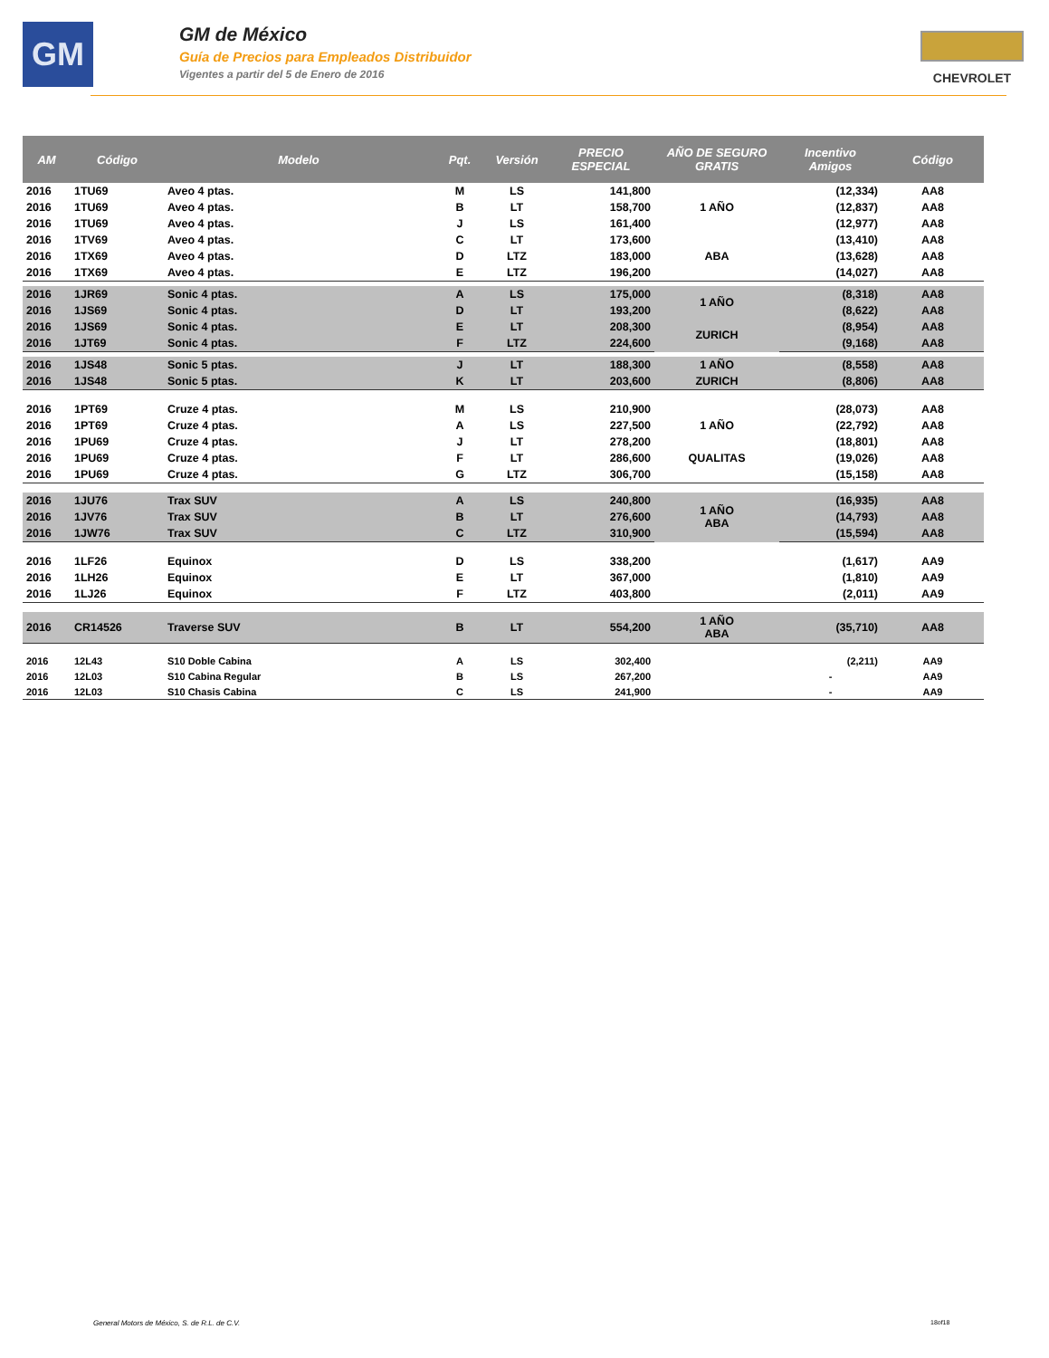GM
GM de México
Guía de Precios para Empleados Distribuidor
Vigentes a partir del 5 de Enero de 2016
CHEVROLET
| AM | Código | Modelo | Pqt. | Versión | PRECIO ESPECIAL | AÑO DE SEGURO GRATIS | Incentivo Amigos | Código |
| --- | --- | --- | --- | --- | --- | --- | --- | --- |
| 2016 | 1TU69 | Aveo 4 ptas. | M | LS | 141,800 | | (12,334) | AA8 |
| 2016 | 1TU69 | Aveo 4 ptas. | B | LT | 158,700 | 1 AÑO | (12,837) | AA8 |
| 2016 | 1TU69 | Aveo 4 ptas. | J | LS | 161,400 | | (12,977) | AA8 |
| 2016 | 1TV69 | Aveo 4 ptas. | C | LT | 173,600 | | (13,410) | AA8 |
| 2016 | 1TX69 | Aveo 4 ptas. | D | LTZ | 183,000 | ABA | (13,628) | AA8 |
| 2016 | 1TX69 | Aveo 4 ptas. | E | LTZ | 196,200 | | (14,027) | AA8 |
| 2016 | 1JR69 | Sonic 4 ptas. | A | LS | 175,000 | 1 AÑO | (8,318) | AA8 |
| 2016 | 1JS69 | Sonic 4 ptas. | D | LT | 193,200 | | (8,622) | AA8 |
| 2016 | 1JS69 | Sonic 4 ptas. | E | LT | 208,300 | ZURICH | (8,954) | AA8 |
| 2016 | 1JT69 | Sonic 4 ptas. | F | LTZ | 224,600 | | (9,168) | AA8 |
| 2016 | 1JS48 | Sonic 5 ptas. | J | LT | 188,300 | 1 AÑO | (8,558) | AA8 |
| 2016 | 1JS48 | Sonic 5 ptas. | K | LT | 203,600 | ZURICH | (8,806) | AA8 |
| 2016 | 1PT69 | Cruze 4 ptas. | M | LS | 210,900 | | (28,073) | AA8 |
| 2016 | 1PT69 | Cruze 4 ptas. | A | LS | 227,500 | 1 AÑO | (22,792) | AA8 |
| 2016 | 1PU69 | Cruze 4 ptas. | J | LT | 278,200 | | (18,801) | AA8 |
| 2016 | 1PU69 | Cruze 4 ptas. | F | LT | 286,600 | QUALITAS | (19,026) | AA8 |
| 2016 | 1PU69 | Cruze 4 ptas. | G | LTZ | 306,700 | | (15,158) | AA8 |
| 2016 | 1JU76 | Trax SUV | A | LS | 240,800 | 1 AÑO ABA | (16,935) | AA8 |
| 2016 | 1JV76 | Trax SUV | B | LT | 276,600 | | (14,793) | AA8 |
| 2016 | 1JW76 | Trax SUV | C | LTZ | 310,900 | | (15,594) | AA8 |
| 2016 | 1LF26 | Equinox | D | LS | 338,200 | | (1,617) | AA9 |
| 2016 | 1LH26 | Equinox | E | LT | 367,000 | | (1,810) | AA9 |
| 2016 | 1LJ26 | Equinox | F | LTZ | 403,800 | | (2,011) | AA9 |
| 2016 | CR14526 | Traverse SUV | B | LT | 554,200 | 1 AÑO ABA | (35,710) | AA8 |
| 2016 | 12L43 | S10 Doble Cabina | A | LS | 302,400 | | (2,211) | AA9 |
| 2016 | 12L03 | S10 Cabina Regular | B | LS | 267,200 | | - | AA9 |
| 2016 | 12L03 | S10 Chasis Cabina | C | LS | 241,900 | | - | AA9 |
General Motors de México, S. de R.L. de C.V.
18of18